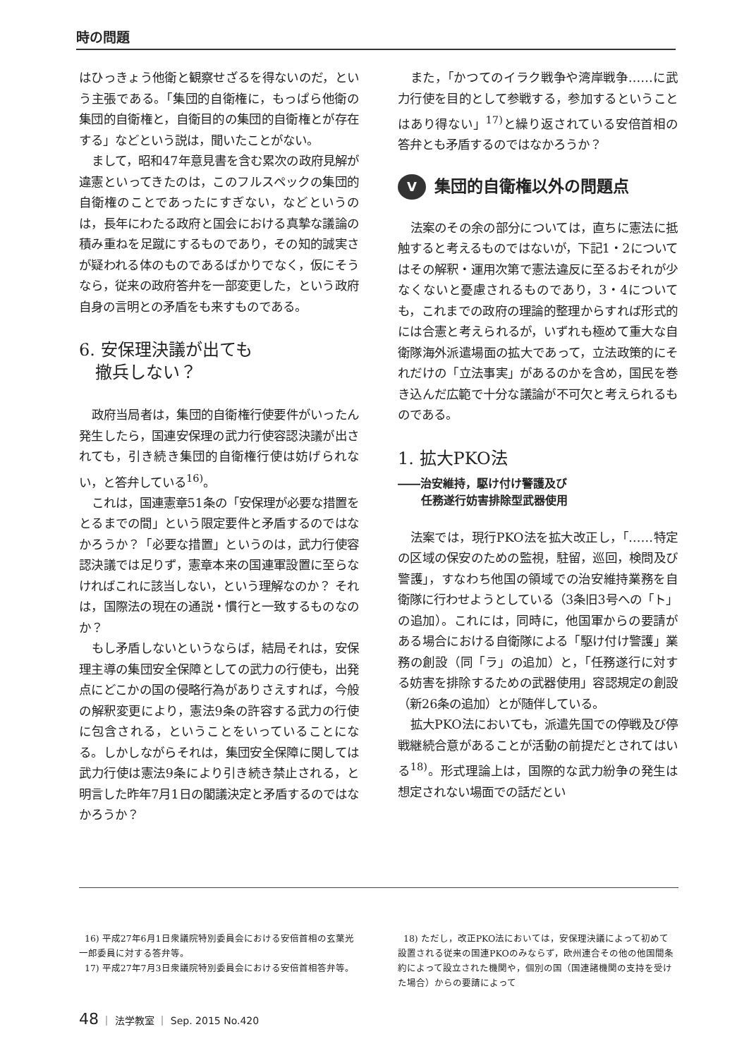時の問題
はひっきょう他衛と観察せざるを得ないのだ，という主張である。「集団的自衛権に，もっぱら他衛の集団的自衛権と，自衛目的の集団的自衛権とが存在する」などという説は，聞いたことがない。
まして，昭和47年意見書を含む累次の政府見解が違憲といってきたのは，このフルスペックの集団的自衛権のことであったにすぎない，などというのは，長年にわたる政府と国会における真摯な議論の積み重ねを足蹴にするものであり，その知的誠実さが疑われる体のものであるばかりでなく，仮にそうなら，従来の政府答弁を一部変更した，という政府自身の言明との矛盾をも来すものである。
6. 安保理決議が出ても
撤兵しない？
政府当局者は，集団的自衛権行使要件がいったん発生したら，国連安保理の武力行使容認決議が出されても，引き続き集団的自衛権行使は妨げられない，と答弁している<sup>16)</sup>。
これは，国連憲章51条の「安保理が必要な措置をとるまでの間」という限定要件と矛盾するのではなかろうか？「必要な措置」というのは，武力行使容認決議では足りず，憲章本来の国連軍設置に至らなければこれに該当しない，という理解なのか？ それは，国際法の現在の通説・慣行と一致するものなのか？
もし矛盾しないというならば，結局それは，安保理主導の集団安全保障としての武力の行使も，出発点にどこかの国の侵略行為がありさえすれば，今般の解釈変更により，憲法9条の許容する武力の行使に包含される，ということをいっていることになる。しかしながらそれは，集団安全保障に関しては武力行使は憲法9条により引き続き禁止される，と明言した昨年7月1日の閣議決定と矛盾するのではなかろうか？
また，「かつてのイラク戦争や湾岸戦争……に武力行使を目的として参戦する，参加するということはあり得ない」<sup>17)</sup>と繰り返されている安倍首相の答弁とも矛盾するのではなかろうか？
V集団的自衛権以外の問題点
法案のその余の部分については，直ちに憲法に抵触すると考えるものではないが，下記1・2についてはその解釈・運用次第で憲法違反に至るおそれが少なくないと憂慮されるものであり，3・4についても，これまでの政府の理論的整理からすれば形式的には合憲と考えられるが，いずれも極めて重大な自衛隊海外派遣場面の拡大であって，立法政策的にそれだけの「立法事実」があるのかを含め，国民を巻き込んだ広範で十分な議論が不可欠と考えられるものである。
1. 拡大PKO法
――治安維持，駆け付け警護及び
任務遂行妨害排除型武器使用
法案では，現行PKO法を拡大改正し，「……特定の区域の保安のための監視，駐留，巡回，検問及び警護」，すなわち他国の領域での治安維持業務を自衛隊に行わせようとしている（3条旧3号への「ト」の追加）。これには，同時に，他国軍からの要請がある場合における自衛隊による「駆け付け警護」業務の創設（同「ラ」の追加）と，「任務遂行に対する妨害を排除するための武器使用」容認規定の創設（新26条の追加）とが随伴している。
拡大PKO法においても，派遣先国での停戦及び停戦継続合意があることが活動の前提だとされてはいる<sup>18)</sup>。形式理論上は，国際的な武力紛争の発生は想定されない場面での話だとい
16) 平成27年6月1日衆議院特別委員会における安倍首相の玄葉光一郎委員に対する答弁等。
17) 平成27年7月3日衆議院特別委員会における安倍首相答弁等。
18) ただし，改正PKO法においては，安保理決議によって初めて設置される従来の国連PKOのみならず，欧州連合その他の他国間条約によって設立された機関や，個別の国（国連諸機関の支持を受けた場合）からの要請によって
48 ｜ 法学教室 ｜ Sep. 2015 No.420